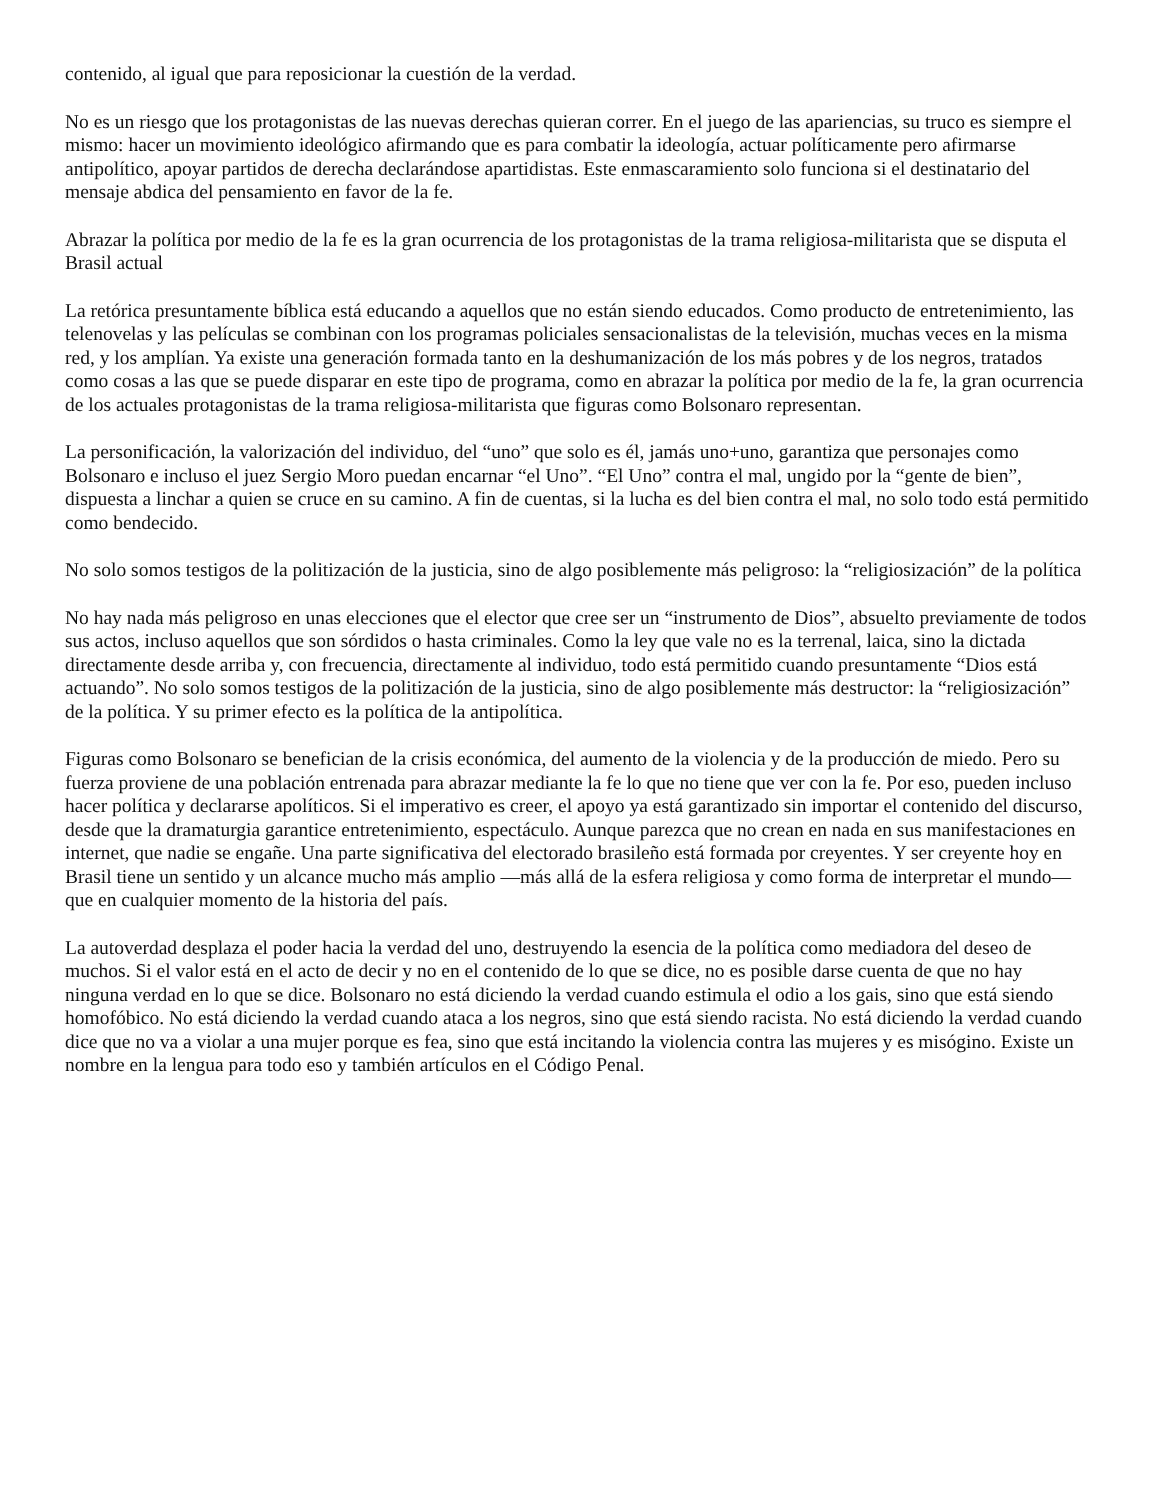contenido, al igual que para reposicionar la cuestión de la verdad.
No es un riesgo que los protagonistas de las nuevas derechas quieran correr. En el juego de las apariencias, su truco es siempre el mismo: hacer un movimiento ideológico afirmando que es para combatir la ideología, actuar políticamente pero afirmarse antipolítico, apoyar partidos de derecha declarándose apartidistas. Este enmascaramiento solo funciona si el destinatario del mensaje abdica del pensamiento en favor de la fe.
Abrazar la política por medio de la fe es la gran ocurrencia de los protagonistas de la trama religiosa-militarista que se disputa el Brasil actual
La retórica presuntamente bíblica está educando a aquellos que no están siendo educados. Como producto de entretenimiento, las telenovelas y las películas se combinan con los programas policiales sensacionalistas de la televisión, muchas veces en la misma red, y los amplían. Ya existe una generación formada tanto en la deshumanización de los más pobres y de los negros, tratados como cosas a las que se puede disparar en este tipo de programa, como en abrazar la política por medio de la fe, la gran ocurrencia de los actuales protagonistas de la trama religiosa-militarista que figuras como Bolsonaro representan.
La personificación, la valorización del individuo, del “uno” que solo es él, jamás uno+uno, garantiza que personajes como Bolsonaro e incluso el juez Sergio Moro puedan encarnar “el Uno”. “El Uno” contra el mal, ungido por la “gente de bien”, dispuesta a linchar a quien se cruce en su camino. A fin de cuentas, si la lucha es del bien contra el mal, no solo todo está permitido como bendecido.
No solo somos testigos de la politización de la justicia, sino de algo posiblemente más peligroso: la “religiosización” de la política
No hay nada más peligroso en unas elecciones que el elector que cree ser un “instrumento de Dios”, absuelto previamente de todos sus actos, incluso aquellos que son sórdidos o hasta criminales. Como la ley que vale no es la terrenal, laica, sino la dictada directamente desde arriba y, con frecuencia, directamente al individuo, todo está permitido cuando presuntamente “Dios está actuando”. No solo somos testigos de la politización de la justicia, sino de algo posiblemente más destructor: la “religiosización” de la política. Y su primer efecto es la política de la antipolítica.
Figuras como Bolsonaro se benefician de la crisis económica, del aumento de la violencia y de la producción de miedo. Pero su fuerza proviene de una población entrenada para abrazar mediante la fe lo que no tiene que ver con la fe. Por eso, pueden incluso hacer política y declararse apolíticos. Si el imperativo es creer, el apoyo ya está garantizado sin importar el contenido del discurso, desde que la dramaturgia garantice entretenimiento, espectáculo. Aunque parezca que no crean en nada en sus manifestaciones en internet, que nadie se engañe. Una parte significativa del electorado brasileño está formada por creyentes. Y ser creyente hoy en Brasil tiene un sentido y un alcance mucho más amplio —más allá de la esfera religiosa y como forma de interpretar el mundo— que en cualquier momento de la historia del país.
La autoverdad desplaza el poder hacia la verdad del uno, destruyendo la esencia de la política como mediadora del deseo de muchos. Si el valor está en el acto de decir y no en el contenido de lo que se dice, no es posible darse cuenta de que no hay ninguna verdad en lo que se dice. Bolsonaro no está diciendo la verdad cuando estimula el odio a los gais, sino que está siendo homofóbico. No está diciendo la verdad cuando ataca a los negros, sino que está siendo racista. No está diciendo la verdad cuando dice que no va a violar a una mujer porque es fea, sino que está incitando la violencia contra las mujeres y es misógino. Existe un nombre en la lengua para todo eso y también artículos en el Código Penal.